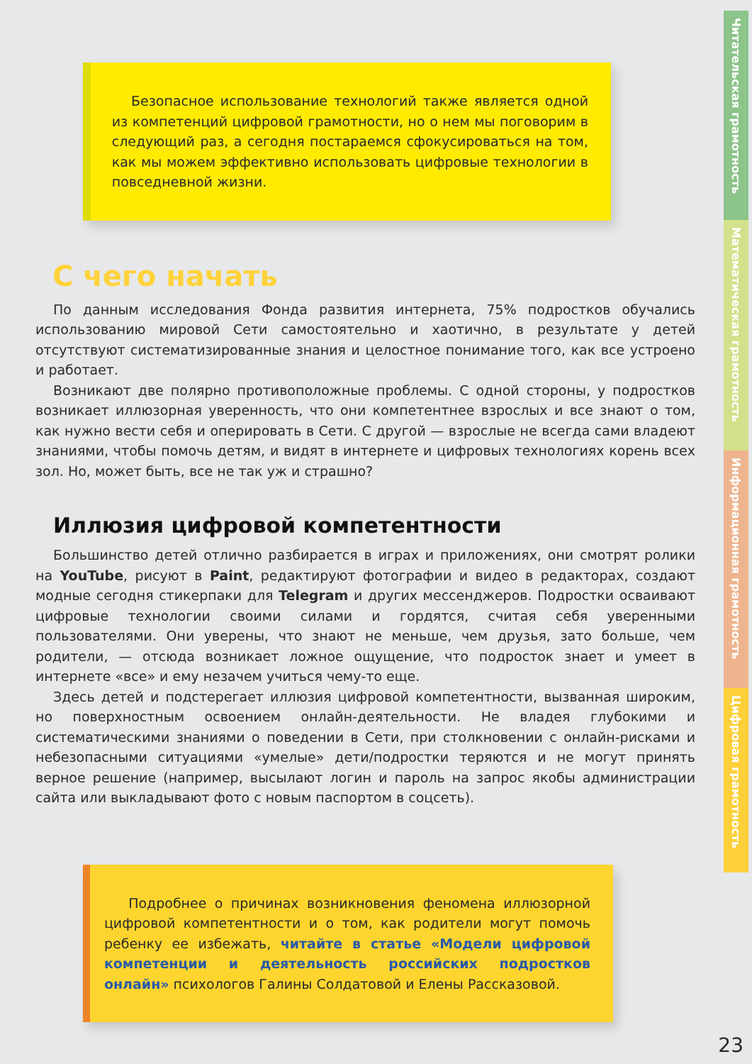Читательская грамотность
Математическая грамотность
Информационная грамотность
Цифровая грамотность
Безопасное использование технологий также является одной из компетенций цифровой грамотности, но о нем мы поговорим в следующий раз, а сегодня постараемся сфокусироваться на том, как мы можем эффективно использовать цифровые технологии в повседневной жизни.
С чего начать
По данным исследования Фонда развития интернета, 75% подростков обучались использованию мировой Сети самостоятельно и хаотично, в результате у детей отсутствуют систематизированные знания и целостное понимание того, как все устроено и работает.
Возникают две полярно противоположные проблемы. С одной стороны, у подростков возникает иллюзорная уверенность, что они компетентнее взрослых и все знают о том, как нужно вести себя и оперировать в Сети. С другой — взрослые не всегда сами владеют знаниями, чтобы помочь детям, и видят в интернете и цифровых технологиях корень всех зол. Но, может быть, все не так уж и страшно?
Иллюзия цифровой компетентности
Большинство детей отлично разбирается в играх и приложениях, они смотрят ролики на YouTube, рисуют в Paint, редактируют фотографии и видео в редакторах, создают модные сегодня стикерпаки для Telegram и других мессенджеров. Подростки осваивают цифровые технологии своими силами и гордятся, считая себя уверенными пользователями. Они уверены, что знают не меньше, чем друзья, зато больше, чем родители, — отсюда возникает ложное ощущение, что подросток знает и умеет в интернете «все» и ему незачем учиться чему-то еще.
Здесь детей и подстерегает иллюзия цифровой компетентности, вызванная широким, но поверхностным освоением онлайн-деятельности. Не владея глубокими и систематическими знаниями о поведении в Сети, при столкновении с онлайн-рисками и небезопасными ситуациями «умелые» дети/подростки теряются и не могут принять верное решение (например, высылают логин и пароль на запрос якобы администрации сайта или выкладывают фото с новым паспортом в соцсеть).
Подробнее о причинах возникновения феномена иллюзорной цифровой компетентности и о том, как родители могут помочь ребенку ее избежать, читайте в статье «Модели цифровой компетенции и деятельность российских подростков онлайн» психологов Галины Солдатовой и Елены Рассказовой.
23